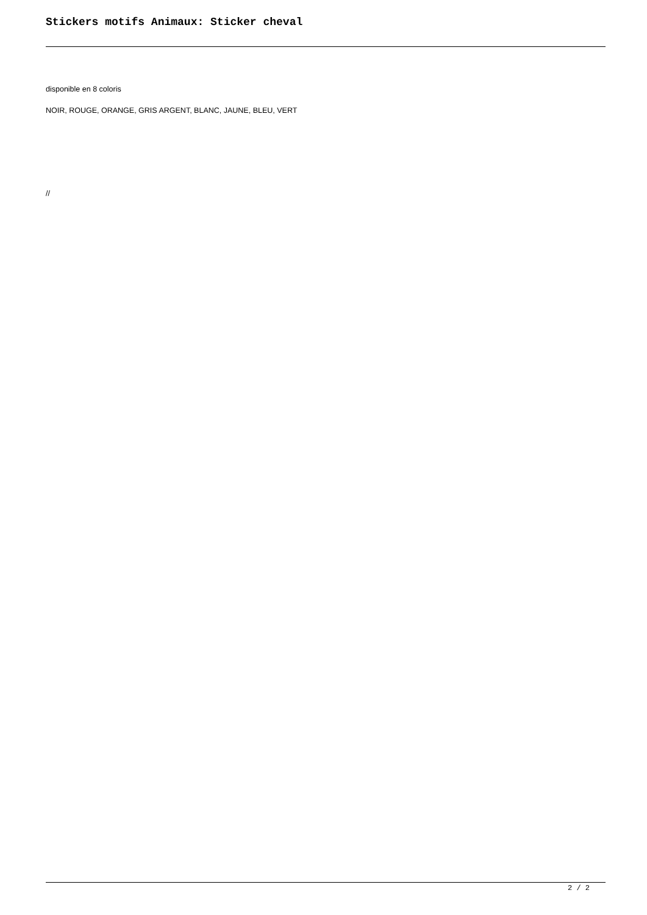Stickers motifs Animaux: Sticker cheval
disponible en 8 coloris
NOIR, ROUGE, ORANGE, GRIS ARGENT, BLANC, JAUNE, BLEU, VERT
//
2 / 2